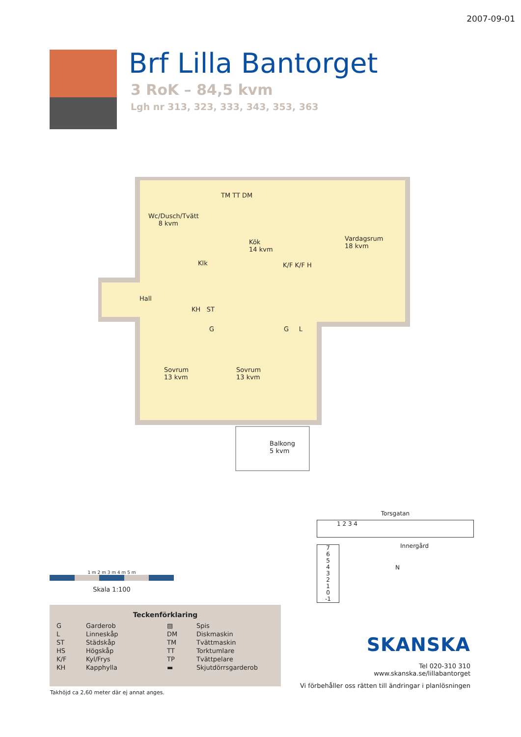2007-09-01
Brf Lilla Bantorget
3 RoK – 84,5 kvm
Lgh nr 313, 323, 333, 343, 353, 363
Wc/Dusch/Tvätt
8 kvm
Klk
Kök
14 kvm
Vardagsrum
18 kvm
K/F K/F H
Hall
KH ST
G G L
Sovrum
13 kvm
Sovrum
13 kvm
Balkong
5 kvm
TM TT DM
1 m 2 m 3 m 4 m 5 m
Skala 1:100
Teckenförklaring
| G | Garderob | ▨ | Spis |
| L | Linneskåp | DM | Diskmaskin |
| ST | Städskåp | TM | Tvättmaskin |
| HS | Högskåp | TT | Torktumlare |
| K/F | Kyl/Frys | TP | Tvättpelare |
| KH | Kapphylla | ▬ | Skjutdörrsgarderob |
Takhöjd ca 2,60 meter där ej annat anges.
Torsgatan
1 2 3 4
Innergård
7
6
5
4
3
2
1
0
-1
N
SKANSKA
Tel 020-310 310
www.skanska.se/lillabantorget
Vi förbehåller oss rätten till ändringar i planlösningen